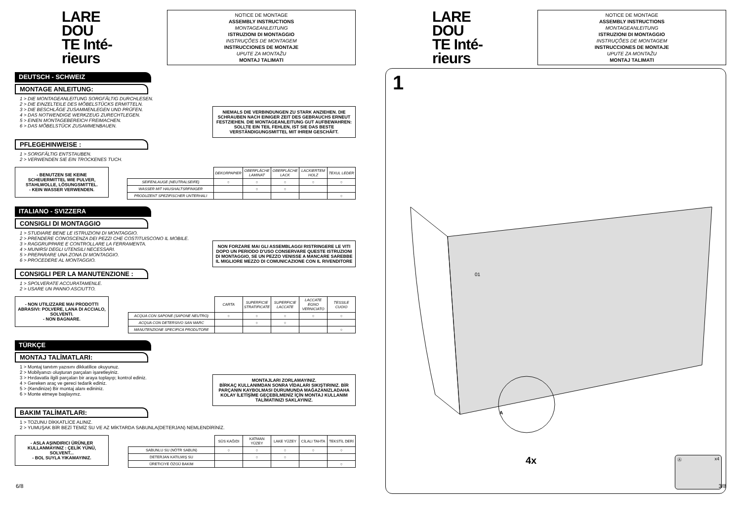LARE
DOU
TE Inté-
rieurs
NOTICE DE MONTAGE
ASSEMBLY INSTRUCTIONS
MONTAGEANLEITUNG
ISTRUZIONI DI MONTAGGIO
INSTRUÇÕES DE MONTAGEM
INSTRUCCIONES DE MONTAJE
UPUTE ZA MONTAŽU
MONTAJ TALIMATI
DEUTSCH - SCHWEIZ
MONTAGE ANLEITUNG:
1 > DIE MONTAGEANLEITUNG SORGFÄLTIG DURCHLESEN.
2 > DIE EINZELTEILE DES MÖBELSTÜCKS ERMITTELN.
3 > DIE BESCHLÄGE ZUSAMMENLEGEN UND PRÜFEN.
4 > DAS NOTWENDIGE WERKZEUG ZURECHTLEGEN.
5 > EINEN MONTAGEBEREICH FREIMACHEN.
6 > DAS MÖBELSTÜCK ZUSAMMENBAUEN.
NIEMALS DIE VERBINDUNGEN ZU STARK ANZIEHEN. DIE SCHRAUBEN NACH EINIGER ZEIT DES GEBRAUCHS ERNEUT FESTZIEHEN. DIE MONTAGEANLEITUNG GUT AUFBEWAHREN: SOLLTE EIN TEIL FEHLEN, IST SIE DAS BESTE VERSTÄNDIGUNGSMITTEL MIT IHREM GESCHÄFT.
PFLEGEHINWEISE :
1 > SORGFÄLTIG ENTSTAUBEN.
2 > VERWENDEN SIE EIN TROCKENES TUCH.
- BENUTZEN SIE KEINE SCHEUERMITTEL WIE PULVER, STAHLWOLLE, LÖSUNGSMITTEL.
- KEIN WASSER VERWENDEN.
| | DEKORPAPIER | OBERFLÄCHE LAMINAT | OBERFLÄCHE LACK | LACKIERTEM HOLZ | TEXUL LEDER |
| --- | --- | --- | --- | --- | --- |
| SEIFENLAUGE (NEUTRALSEIFE) | ○ | ○ | ○ | ○ | ○ |
| WASSER MIT HAUSHALTSRFINIGER | | ○ | ○ | | |
| PRODUZENT SPEZIFISCHER UNTERHALI | | | | | ○ |
ITALIANO - SVIZZERA
CONSIGLI DI MONTAGGIO
1 > STUDIARE BENE LE ISTRUZIONI DI MONTAGGIO.
2 > PRENDERE CONOSCENZA DEI PEZZI CHE COSTITUISCONO IL MOBILE.
3 > RAGGRUPPARE E CONTROLLARE LA FERRAMENTA.
4 > MUNIRSI DEGLI UTENSILI NECESSARI.
5 > PREPARARE UNA ZONA DI MONTAGGIO.
6 > PROCEDERE AL MONTAGGIO.
NON FORZARE MAI GLI ASSEMBLAGGI RISTRINGERE LE VITI DOPO UN PERIODO D'USO CONSERVARE QUESTE ISTRUZIONI DI MONTAGGIO, SE UN PEZZO VENISSE A MANCARE SAREBBE IL MIGLIORE MEZZO DI COMUNICAZIONE CON IL RIVENDITORE
CONSIGLI PER LA MANUTENZIONE :
1 > SPOLVERATE ACCURATAMENLE.
2 > USARE UN PANNO ASCIUTTO.
- NON UTILIZZARE MAI PRODOTTI ABRASIVI: POLVERE, LANA DI ACCIALO, SOLVENTI.
- NON BAGNARE.
| | CARTA | SUPERFICIE STRATIFICATE | SUPERFICIE LACCATE | LACCATE EGNO VERNICIATO | TESSILE CUOIO |
| --- | --- | --- | --- | --- | --- |
| ACQUA CON SAPONE (SAPONE NEUTRO) | ○ | ○ | ○ | ○ | ○ |
| ACQUA CON DETERSIVO SAN MARC | | ○ | ○ | | |
| MANUTENZIONE SPECIFICA PRODUTORE | | | | | ○ |
TÜRKÇE
MONTAJ TALİMATLARI:
1 > Montaj tanıtım yazısını dikkatilice okuyunuz.
2 > Mobilyanızı oluşturan parçaları işaretleyiniz.
3 > Hırdavatla ilgili parçaları bir araya toplayıp; kontrol ediniz.
4 > Gereken araç ve gereci tedarik ediniz.
5 > (Kendinize) Bir montaj alanı edininiz.
6 > Monte etmeye başlayınız.
MONTAJLARI ZORLAMAYINIZ.
BİRKAÇ KULLANIMDAN SONRA VİDALARI SIKIŞTIRINIZ. BİR PARÇANIN KAYBOLMASI DURUMUNDA MAĞAZANIZLADAHA KOLAY İLETİŞİME GEÇEBİLMENİZ İÇİN MONTAJ KULLANIM TALİMATINIZI SAKLAYINIZ.
BAKIM TALİMATLARI:
1 > TOZUNU DİKKATLİCE ALINIZ.
2 > YUMUŞAK BİR BEZİ TEMİZ SU VE AZ MİKTARDA SABUNLA(DETERJAN) NEMLENDİRİNİZ.
- ASLA AŞINDIRICI ÜRÜNLER KULLANMAYINIZ : ÇELİK YÜNÜ, SOLVENT...
- BOL SUYLA YIKAMAYINIZ.
| | SÜS KAĞIDI | KATMAN YÜZEY | LAKE YÜZEY | CİLALI TAHTA | TEKSTİL DERİ |
| --- | --- | --- | --- | --- | --- |
| SABUNLU SU (NÖTR SABUN) | ○ | ○ | ○ | ○ | ○ |
| DETERJAN KATILMIŞ SU | | ○ | ○ | | |
| ÜRETICIYE ÖZGÜ BAKIM | | | | | ○ |
6/8
LARE
DOU
TE Inté-
rieurs
NOTICE DE MONTAGE
ASSEMBLY INSTRUCTIONS
MONTAGEANLEITUNG
ISTRUZIONI DI MONTAGGIO
INSTRUÇÕES DE MONTAGEM
INSTRUCCIONES DE MONTAJE
UPUTE ZA MONTAŽU
MONTAJ TALIMATI
1
01
4x
A
Ⓐ x4
3/8